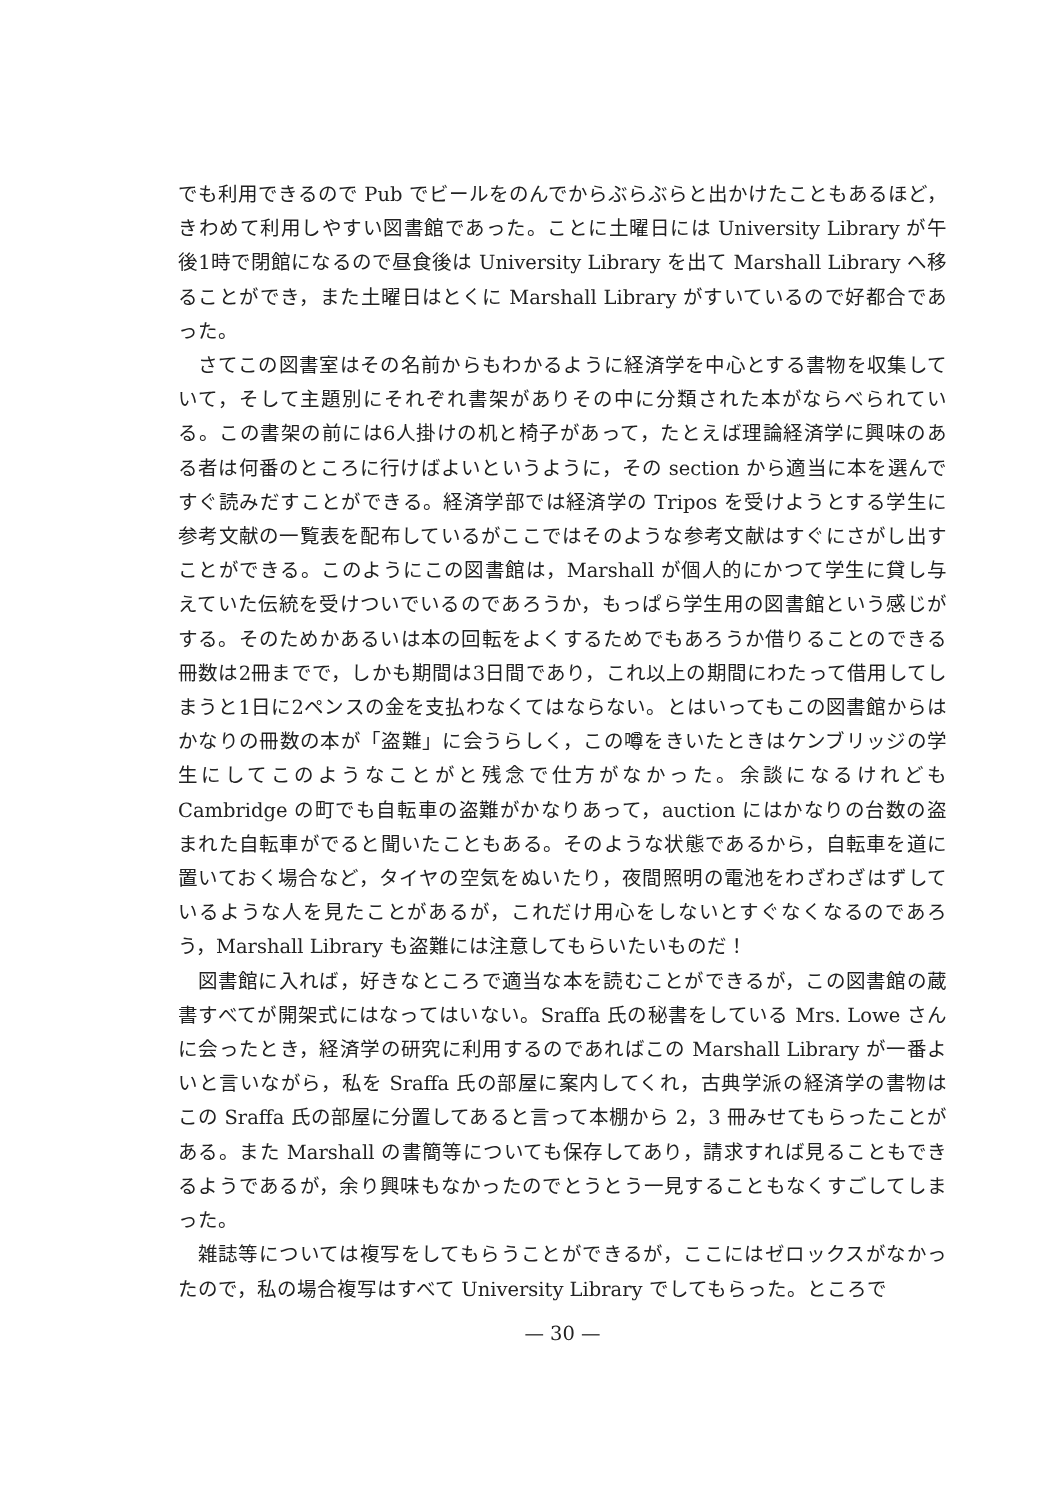でも利用できるので Pub でビールをのんでからぶらぶらと出かけたこともあるほど，きわめて利用しやすい図書館であった。ことに土曜日には University Library が午後1時で閉館になるので昼食後は University Library を出て Marshall Library へ移ることができ，また土曜日はとくに Marshall Library がすいているので好都合であった。
さてこの図書室はその名前からもわかるように経済学を中心とする書物を収集していて，そして主題別にそれぞれ書架がありその中に分類された本がならべられている。この書架の前には6人掛けの机と椅子があって，たとえば理論経済学に興味のある者は何番のところに行けばよいというように，その section から適当に本を選んですぐ読みだすことができる。経済学部では経済学の Tripos を受けようとする学生に参考文献の一覧表を配布しているがここではそのような参考文献はすぐにさがし出すことができる。このようにこの図書館は，Marshall が個人的にかつて学生に貸し与えていた伝統を受けついでいるのであろうか，もっぱら学生用の図書館という感じがする。そのためかあるいは本の回転をよくするためでもあろうか借りることのできる冊数は2冊までで，しかも期間は3日間であり，これ以上の期間にわたって借用してしまうと1日に2ペンスの金を支払わなくてはならない。とはいってもこの図書館からはかなりの冊数の本が「盗難」に会うらしく，この噂をきいたときはケンブリッジの学生にしてこのようなことがと残念で仕方がなかった。余談になるけれども Cambridge の町でも自転車の盗難がかなりあって，auction にはかなりの台数の盗まれた自転車がでると聞いたこともある。そのような状態であるから，自転車を道に置いておく場合など，タイヤの空気をぬいたり，夜間照明の電池をわざわざはずしているような人を見たことがあるが，これだけ用心をしないとすぐなくなるのであろう，Marshall Library も盗難には注意してもらいたいものだ！
図書館に入れば，好きなところで適当な本を読むことができるが，この図書館の蔵書すべてが開架式にはなってはいない。Sraffa 氏の秘書をしている Mrs. Lowe さんに会ったとき，経済学の研究に利用するのであればこの Marshall Library が一番よいと言いながら，私を Sraffa 氏の部屋に案内してくれ，古典学派の経済学の書物はこの Sraffa 氏の部屋に分置してあると言って本棚から 2，3 冊みせてもらったことがある。また Marshall の書簡等についても保存してあり，請求すれば見ることもできるようであるが，余り興味もなかったのでとうとう一見することもなくすごしてしまった。
雑誌等については複写をしてもらうことができるが，ここにはゼロックスがなかったので，私の場合複写はすべて University Library でしてもらった。ところで
— 30 —